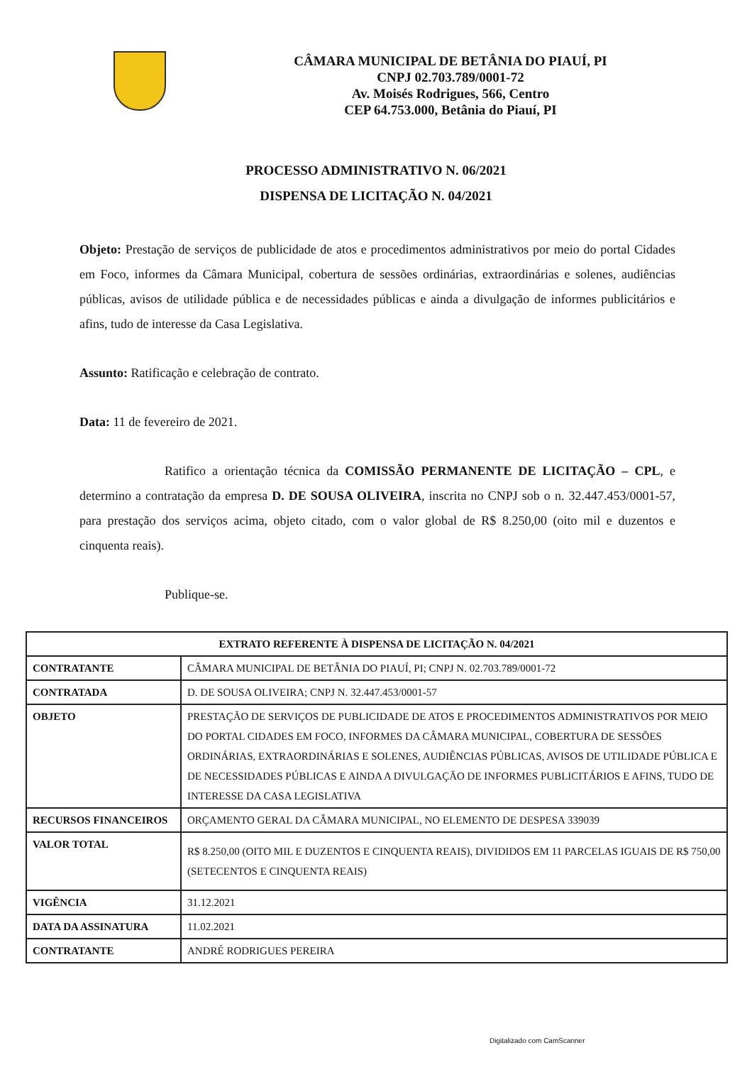CÂMARA MUNICIPAL DE BETÂNIA DO PIAUÍ, PI
CNPJ 02.703.789/0001-72
Av. Moisés Rodrigues, 566, Centro
CEP 64.753.000, Betânia do Piauí, PI
PROCESSO ADMINISTRATIVO N. 06/2021
DISPENSA DE LICITAÇÃO N. 04/2021
Objeto: Prestação de serviços de publicidade de atos e procedimentos administrativos por meio do portal Cidades em Foco, informes da Câmara Municipal, cobertura de sessões ordinárias, extraordinárias e solenes, audiências públicas, avisos de utilidade pública e de necessidades públicas e ainda a divulgação de informes publicitários e afins, tudo de interesse da Casa Legislativa.
Assunto: Ratificação e celebração de contrato.
Data: 11 de fevereiro de 2021.
Ratifico a orientação técnica da COMISSÃO PERMANENTE DE LICITAÇÃO – CPL, e determino a contratação da empresa D. DE SOUSA OLIVEIRA, inscrita no CNPJ sob o n. 32.447.453/0001-57, para prestação dos serviços acima, objeto citado, com o valor global de R$ 8.250,00 (oito mil e duzentos e cinquenta reais).
Publique-se.
| EXTRATO REFERENTE À DISPENSA DE LICITAÇÃO N. 04/2021 | |
| --- | --- |
| CONTRATANTE | CÂMARA MUNICIPAL DE BETÂNIA DO PIAUÍ, PI; CNPJ N. 02.703.789/0001-72 |
| CONTRATADA | D. DE SOUSA OLIVEIRA; CNPJ N. 32.447.453/0001-57 |
| OBJETO | PRESTAÇÃO DE SERVIÇOS DE PUBLICIDADE DE ATOS E PROCEDIMENTOS ADMINISTRATIVOS POR MEIO DO PORTAL CIDADES EM FOCO, INFORMES DA CÂMARA MUNICIPAL, COBERTURA DE SESSÕES ORDINÁRIAS, EXTRAORDINÁRIAS E SOLENES, AUDIÊNCIAS PÚBLICAS, AVISOS DE UTILIDADE PÚBLICA E DE NECESSIDADES PÚBLICAS E AINDA A DIVULGAÇÃO DE INFORMES PUBLICITÁRIOS E AFINS, TUDO DE INTERESSE DA CASA LEGISLATIVA |
| RECURSOS FINANCEIROS | ORÇAMENTO GERAL DA CÂMARA MUNICIPAL, NO ELEMENTO DE DESPESA 339039 |
| VALOR TOTAL | R$ 8.250,00 (OITO MIL E DUZENTOS E CINQUENTA REAIS), DIVIDIDOS EM 11 PARCELAS IGUAIS DE R$ 750,00 (SETECENTOS E CINQUENTA REAIS) |
| VIGÊNCIA | 31.12.2021 |
| DATA DA ASSINATURA | 11.02.2021 |
| CONTRATANTE | ANDRÉ RODRIGUES PEREIRA |
Digitalizado com CamScanner